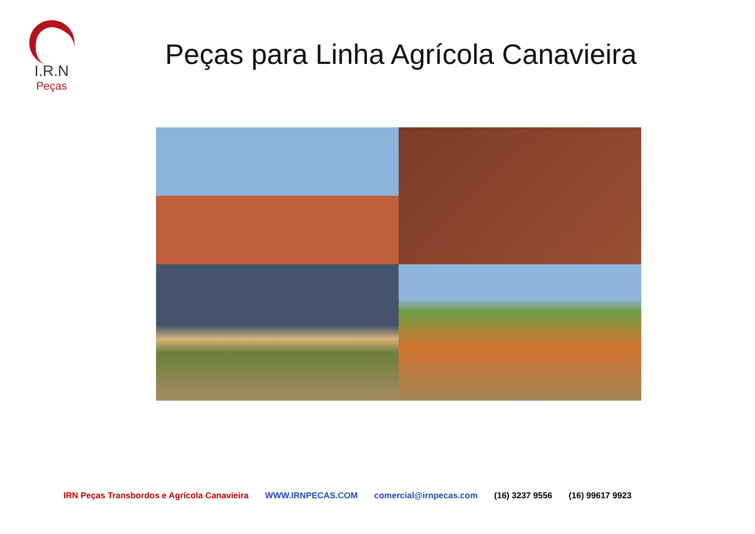I.R.N
Peças
Peças para Linha Agrícola Canavieira
IRN Peças Transbordos e Agrícola Canavieira WWW.IRNPECAS.COM comercial@irnpecas.com (16) 3237 9556 (16) 99617 9923